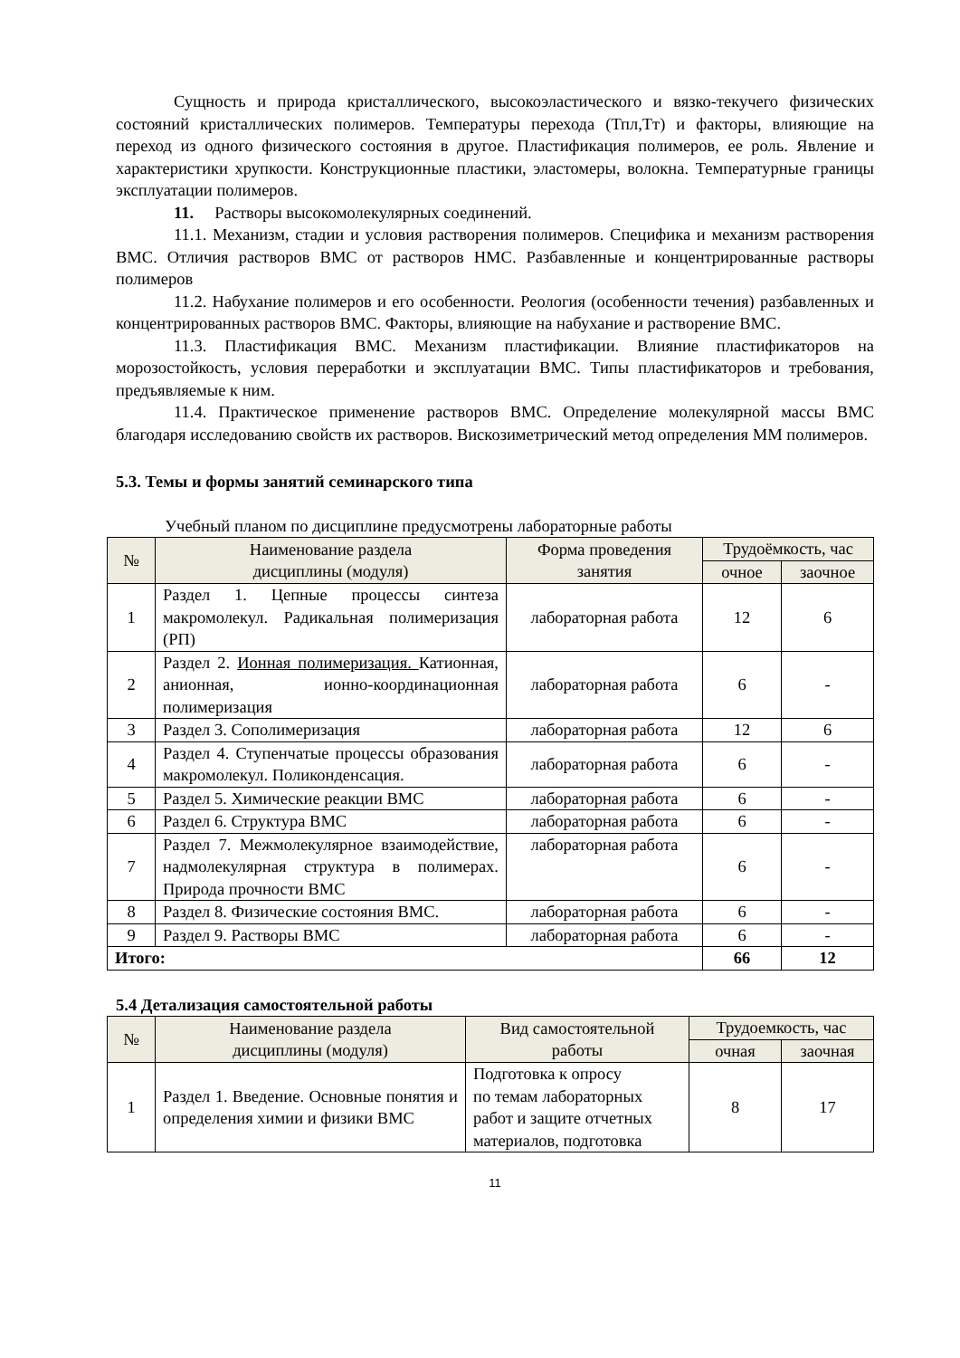Сущность и природа кристаллического, высокоэластического и вязко-текучего физических состояний кристаллических полимеров. Температуры перехода (Тпл,Тт) и факторы, влияющие на переход из одного физического состояния в другое. Пластификация полимеров, ее роль. Явление и характеристики хрупкости. Конструкционные пластики, эластомеры, волокна. Температурные границы эксплуатации полимеров.
11. Растворы высокомолекулярных соединений.
11.1. Механизм, стадии и условия растворения полимеров. Специфика и механизм растворения ВМС. Отличия растворов ВМС от растворов НМС. Разбавленные и концентрированные растворы полимеров
11.2. Набухание полимеров и его особенности. Реология (особенности течения) разбавленных и концентрированных растворов ВМС. Факторы, влияющие на набухание и растворение ВМС.
11.3. Пластификация ВМС. Механизм пластификации. Влияние пластификаторов на морозостойкость, условия переработки и эксплуатации ВМС. Типы пластификаторов и требования, предъявляемые к ним.
11.4. Практическое применение растворов ВМС. Определение молекулярной массы ВМС благодаря исследованию свойств их растворов. Вискозиметрический метод определения ММ полимеров.
5.3. Темы и формы занятий семинарского типа
Учебный планом по дисциплине предусмотрены лабораторные работы
| № | Наименование раздела дисциплины (модуля) | Форма проведения занятия | Трудоёмкость, час | |
| --- | --- | --- | --- | --- |
| | | | очное | заочное |
| 1 | Раздел 1. Цепные процессы синтеза макромолекул. Радикальная полимеризация (РП) | лабораторная работа | 12 | 6 |
| 2 | Раздел 2. Ионная полимеризация. Катионная, анионная, ионно-координационная полимеризация | лабораторная работа | 6 | - |
| 3 | Раздел 3. Сополимеризация | лабораторная работа | 12 | 6 |
| 4 | Раздел 4. Ступенчатые процессы образования макромолекул. Поликонденсация. | лабораторная работа | 6 | - |
| 5 | Раздел 5. Химические реакции ВМС | лабораторная работа | 6 | - |
| 6 | Раздел 6. Структура ВМС | лабораторная работа | 6 | - |
| 7 | Раздел 7. Межмолекулярное взаимодействие, надмолекулярная структура в полимерах. Природа прочности ВМС | лабораторная работа | 6 | - |
| 8 | Раздел 8. Физические состояния ВМС. | лабораторная работа | 6 | - |
| 9 | Раздел 9. Растворы ВМС | лабораторная работа | 6 | - |
| Итого: | | | 66 | 12 |
5.4 Детализация самостоятельной работы
| № | Наименование раздела дисциплины (модуля) | Вид самостоятельной работы | Трудоемкость, час | |
| --- | --- | --- | --- | --- |
| | | | очная | заочная |
| 1 | Раздел 1. Введение. Основные понятия и определения химии и физики ВМС | Подготовка к опросу по темам лабораторных работ и защите отчетных материалов, подготовка | 8 | 17 |
11